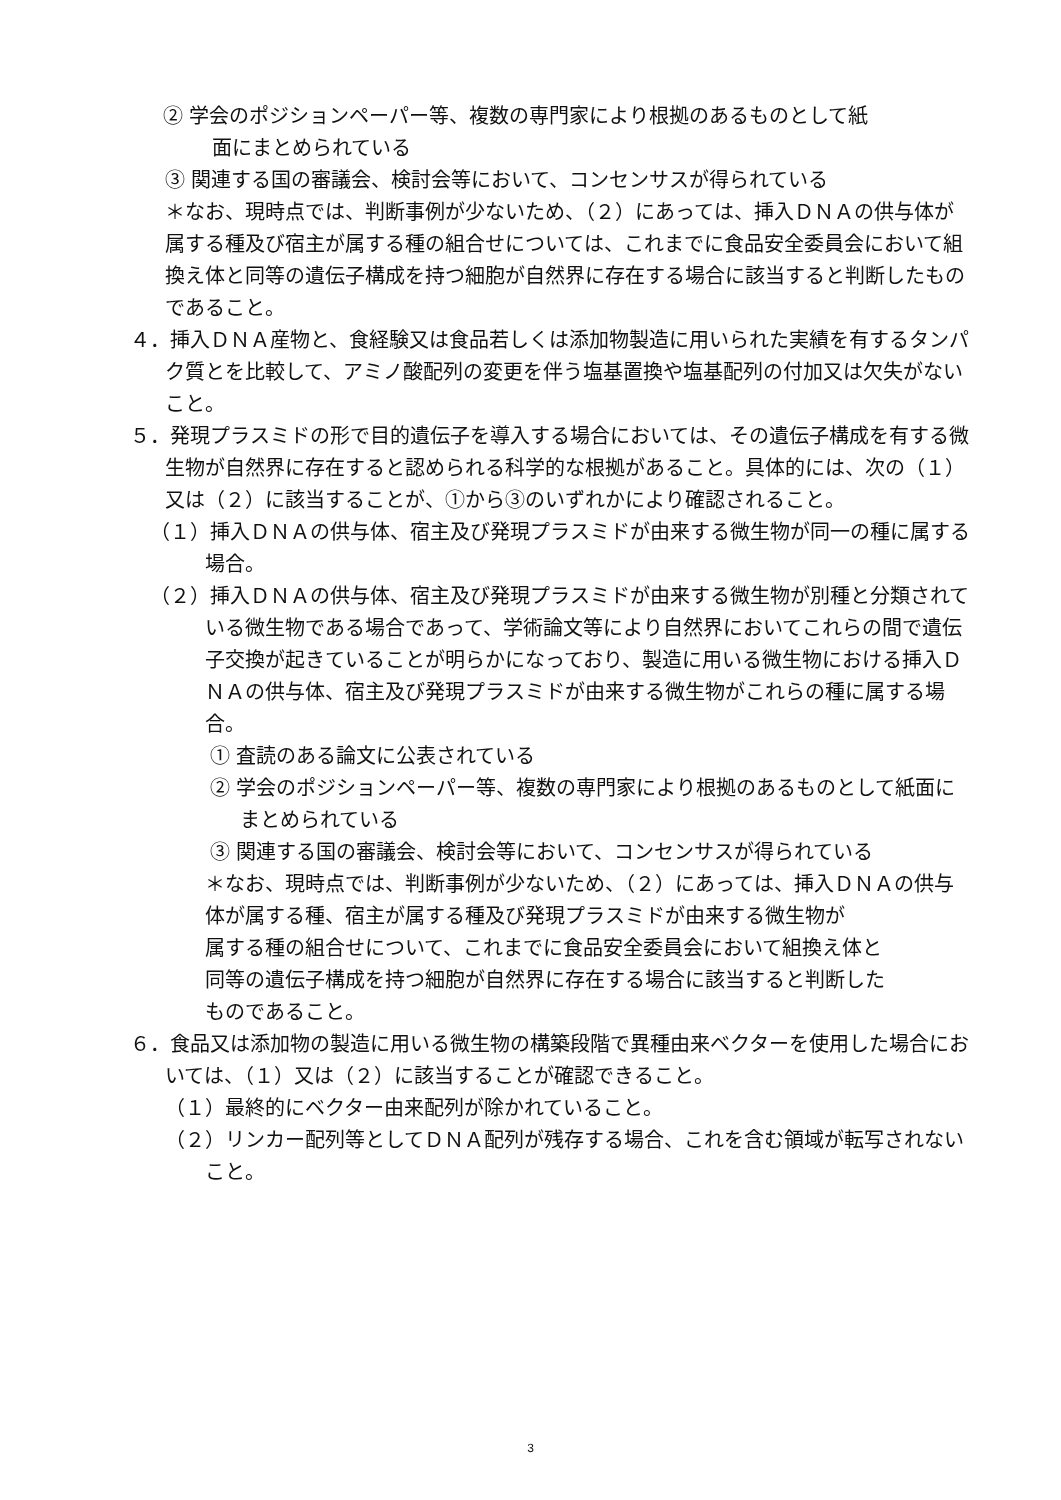② 学会のポジションペーパー等、複数の専門家により根拠のあるものとして紙
面にまとめられている
③ 関連する国の審議会、検討会等において、コンセンサスが得られている
＊なお、現時点では、判断事例が少ないため、（２）にあっては、挿入ＤＮＡの供与体が属する種及び宿主が属する種の組合せについては、これまでに食品安全委員会において組換え体と同等の遺伝子構成を持つ細胞が自然界に存在する場合に該当すると判断したものであること。
４．挿入ＤＮＡ産物と、食経験又は食品若しくは添加物製造に用いられた実績を有するタンパク質とを比較して、アミノ酸配列の変更を伴う塩基置換や塩基配列の付加又は欠失がないこと。
５．発現プラスミドの形で目的遺伝子を導入する場合においては、その遺伝子構成を有する微生物が自然界に存在すると認められる科学的な根拠があること。具体的には、次の（１）又は（２）に該当することが、①から③のいずれかにより確認されること。
（１）挿入ＤＮＡの供与体、宿主及び発現プラスミドが由来する微生物が同一の種に属する場合。
（２）挿入ＤＮＡの供与体、宿主及び発現プラスミドが由来する微生物が別種と分類されている微生物である場合であって、学術論文等により自然界においてこれらの間で遺伝子交換が起きていることが明らかになっており、製造に用いる微生物における挿入ＤＮＡの供与体、宿主及び発現プラスミドが由来する微生物がこれらの種に属する場合。
① 査読のある論文に公表されている
② 学会のポジションペーパー等、複数の専門家により根拠のあるものとして紙面にまとめられている
③ 関連する国の審議会、検討会等において、コンセンサスが得られている
＊なお、現時点では、判断事例が少ないため、（２）にあっては、挿入ＤＮＡの供与体が属する種、宿主が属する種及び発現プラスミドが由来する微生物が
属する種の組合せについて、これまでに食品安全委員会において組換え体と
同等の遺伝子構成を持つ細胞が自然界に存在する場合に該当すると判断した
ものであること。
６．食品又は添加物の製造に用いる微生物の構築段階で異種由来ベクターを使用した場合においては、（１）又は（２）に該当することが確認できること。
（１）最終的にベクター由来配列が除かれていること。
（２）リンカー配列等としてＤＮＡ配列が残存する場合、これを含む領域が転写されないこと。
3